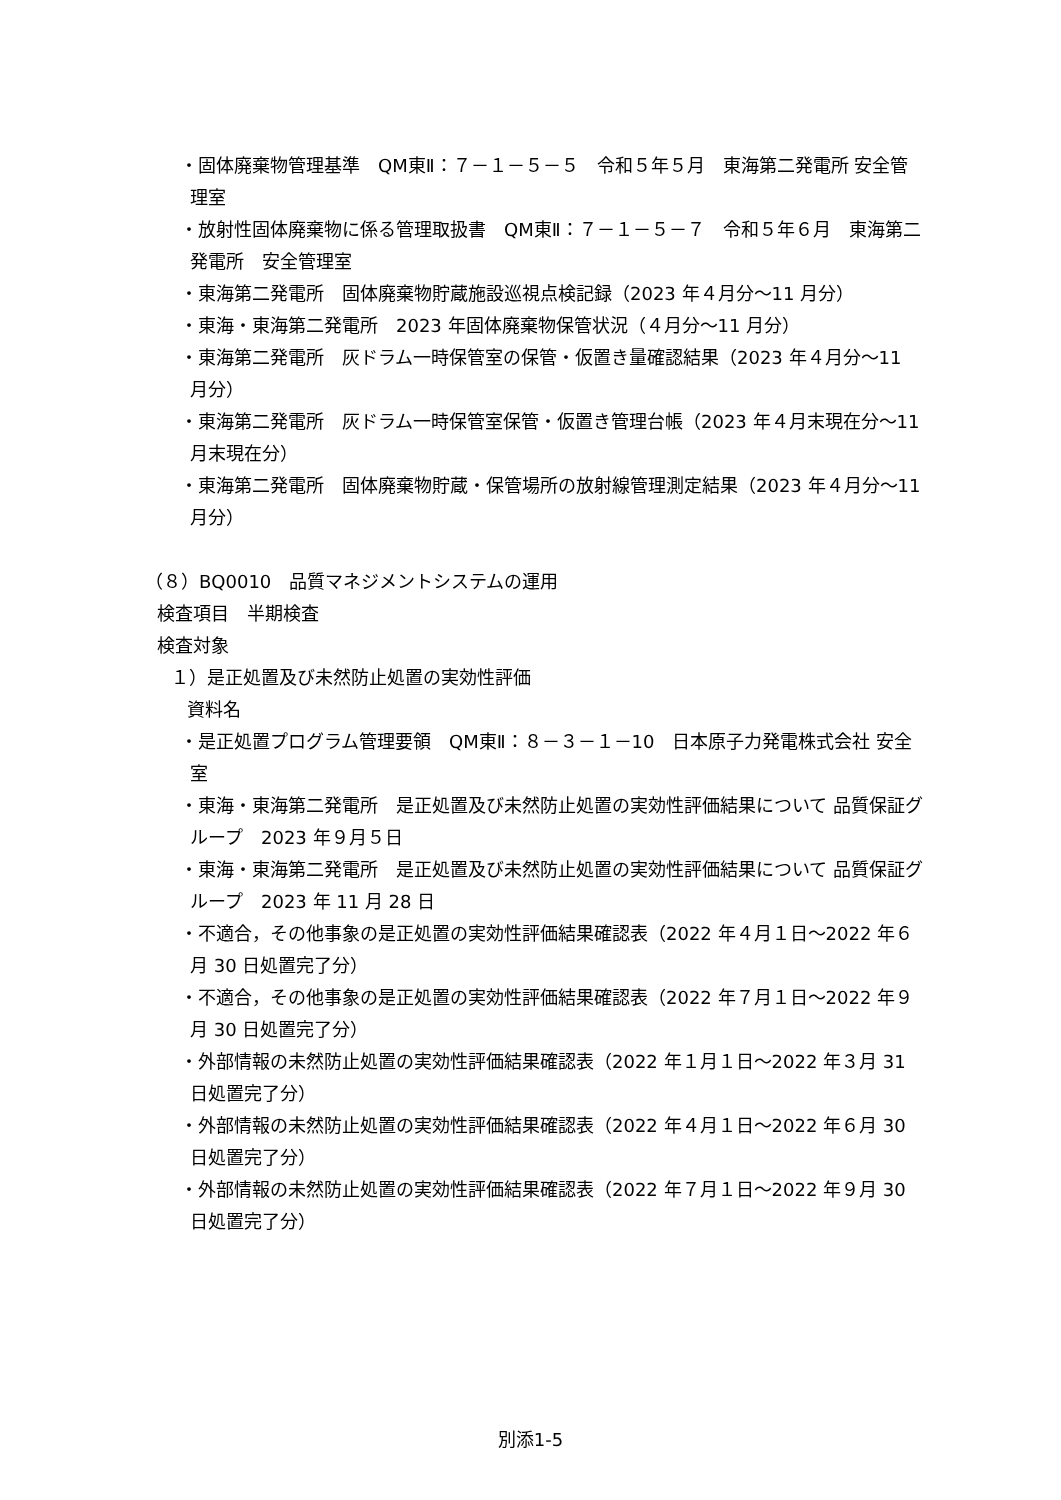・固体廃棄物管理基準　QM東Ⅱ：７－１－５－５　令和５年５月　東海第二発電所 安全管理室
・放射性固体廃棄物に係る管理取扱書　QM東Ⅱ：７－１－５－７　令和５年６月　東海第二発電所　安全管理室
・東海第二発電所　固体廃棄物貯蔵施設巡視点検記録（2023 年４月分～11 月分）
・東海・東海第二発電所　2023 年固体廃棄物保管状況（４月分～11 月分）
・東海第二発電所　灰ドラム一時保管室の保管・仮置き量確認結果（2023 年４月分～11 月分）
・東海第二発電所　灰ドラム一時保管室保管・仮置き管理台帳（2023 年４月末現在分～11 月末現在分）
・東海第二発電所　固体廃棄物貯蔵・保管場所の放射線管理測定結果（2023 年４月分～11 月分）
（８）BQ0010　品質マネジメントシステムの運用
検査項目　半期検査
検査対象
１）是正処置及び未然防止処置の実効性評価
資料名
・是正処置プログラム管理要領　QM東Ⅱ：８－３－１－10　日本原子力発電株式会社 安全室
・東海・東海第二発電所　是正処置及び未然防止処置の実効性評価結果について 品質保証グループ　2023 年９月５日
・東海・東海第二発電所　是正処置及び未然防止処置の実効性評価結果について 品質保証グループ　2023 年 11 月 28 日
・不適合，その他事象の是正処置の実効性評価結果確認表（2022 年４月１日～2022 年６月 30 日処置完了分）
・不適合，その他事象の是正処置の実効性評価結果確認表（2022 年７月１日～2022 年９月 30 日処置完了分）
・外部情報の未然防止処置の実効性評価結果確認表（2022 年１月１日～2022 年３月 31 日処置完了分）
・外部情報の未然防止処置の実効性評価結果確認表（2022 年４月１日～2022 年６月 30 日処置完了分）
・外部情報の未然防止処置の実効性評価結果確認表（2022 年７月１日～2022 年９月 30 日処置完了分）
別添1-5